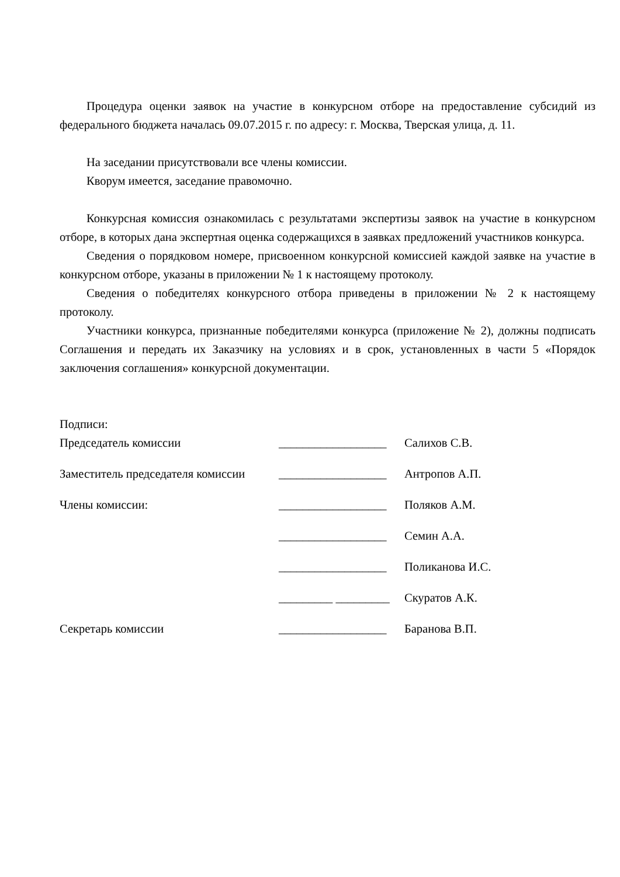Процедура оценки заявок на участие в конкурсном отборе на предоставление субсидий из федерального бюджета началась 09.07.2015 г. по адресу: г. Москва, Тверская улица, д. 11.
На заседании присутствовали все члены комиссии.
Кворум имеется, заседание правомочно.
Конкурсная комиссия ознакомилась с результатами экспертизы заявок на участие в конкурсном отборе, в которых дана экспертная оценка содержащихся в заявках предложений участников конкурса.
Сведения о порядковом номере, присвоенном конкурсной комиссией каждой заявке на участие в конкурсном отборе, указаны в приложении № 1 к настоящему протоколу.
Сведения о победителях конкурсного отбора приведены в приложении № 2 к настоящему протоколу.
Участники конкурса, признанные победителями конкурса (приложение № 2), должны подписать Соглашения и передать их Заказчику на условиях и в срок, установленных в части 5 «Порядок заключения соглашения» конкурсной документации.
Подписи:
| Председатель комиссии | __________________ | Салихов С.В. |
| Заместитель председателя комиссии | __________________ | Антропов А.П. |
| Члены комиссии: | __________________ | Поляков А.М. |
| | __________________ | Семин А.А. |
| | __________________ | Поликанова И.С. |
| | _________ _________ | Скуратов А.К. |
| Секретарь комиссии | __________________ | Баранова В.П. |